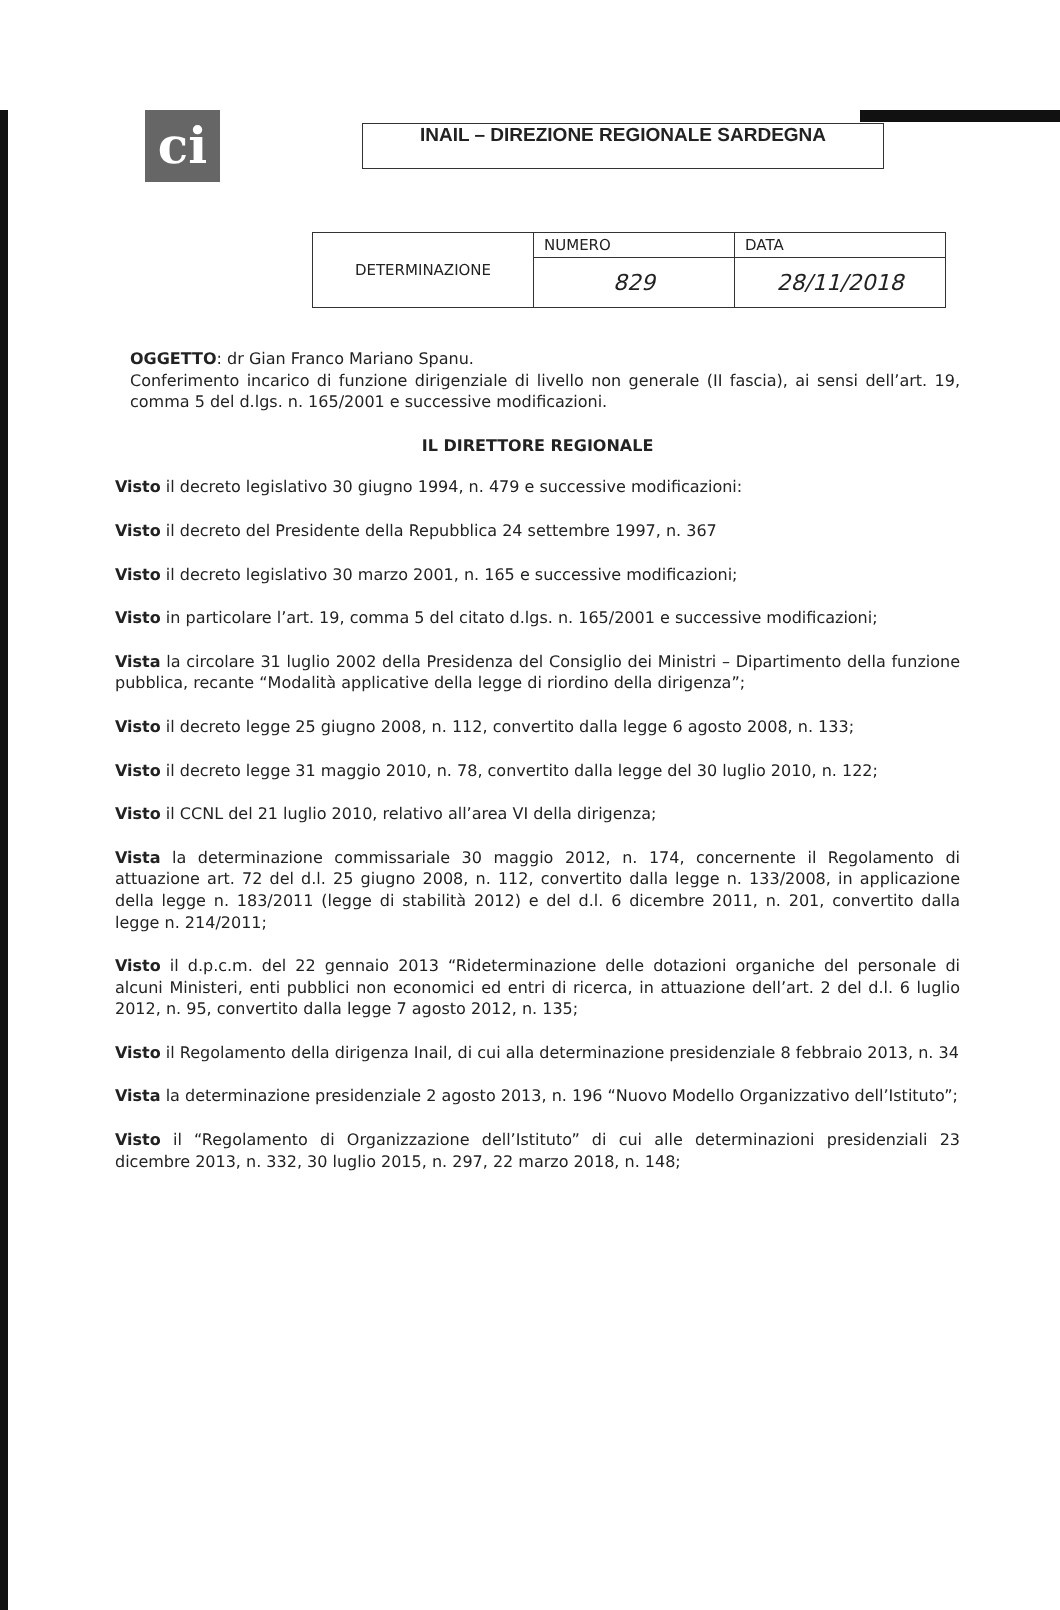ci
INAIL – DIREZIONE REGIONALE SARDEGNA
| DETERMINAZIONE | NUMERO | DATA |
| | 829 | 28/11/2018 |
OGGETTO: dr Gian Franco Mariano Spanu.
Conferimento incarico di funzione dirigenziale di livello non generale (II fascia), ai sensi dell’art. 19, comma 5 del d.lgs. n. 165/2001 e successive modificazioni.
IL DIRETTORE REGIONALE
Visto il decreto legislativo 30 giugno 1994, n. 479 e successive modificazioni:
Visto il decreto del Presidente della Repubblica 24 settembre 1997, n. 367
Visto il decreto legislativo 30 marzo 2001, n. 165 e successive modificazioni;
Visto in particolare l’art. 19, comma 5 del citato d.lgs. n. 165/2001 e successive modificazioni;
Vista la circolare 31 luglio 2002 della Presidenza del Consiglio dei Ministri – Dipartimento della funzione pubblica, recante “Modalità applicative della legge di riordino della dirigenza”;
Visto il decreto legge 25 giugno 2008, n. 112, convertito dalla legge 6 agosto 2008, n. 133;
Visto il decreto legge 31 maggio 2010, n. 78, convertito dalla legge del 30 luglio 2010, n. 122;
Visto il CCNL del 21 luglio 2010, relativo all’area VI della dirigenza;
Vista la determinazione commissariale 30 maggio 2012, n. 174, concernente il Regolamento di attuazione art. 72 del d.l. 25 giugno 2008, n. 112, convertito dalla legge n. 133/2008, in applicazione della legge n. 183/2011 (legge di stabilità 2012) e del d.l. 6 dicembre 2011, n. 201, convertito dalla legge n. 214/2011;
Visto il d.p.c.m. del 22 gennaio 2013 “Rideterminazione delle dotazioni organiche del personale di alcuni Ministeri, enti pubblici non economici ed entri di ricerca, in attuazione dell’art. 2 del d.l. 6 luglio 2012, n. 95, convertito dalla legge 7 agosto 2012, n. 135;
Visto il Regolamento della dirigenza Inail, di cui alla determinazione presidenziale 8 febbraio 2013, n. 34
Vista la determinazione presidenziale 2 agosto 2013, n. 196 “Nuovo Modello Organizzativo dell’Istituto”;
Visto il “Regolamento di Organizzazione dell’Istituto” di cui alle determinazioni presidenziali 23 dicembre 2013, n. 332, 30 luglio 2015, n. 297, 22 marzo 2018, n. 148;